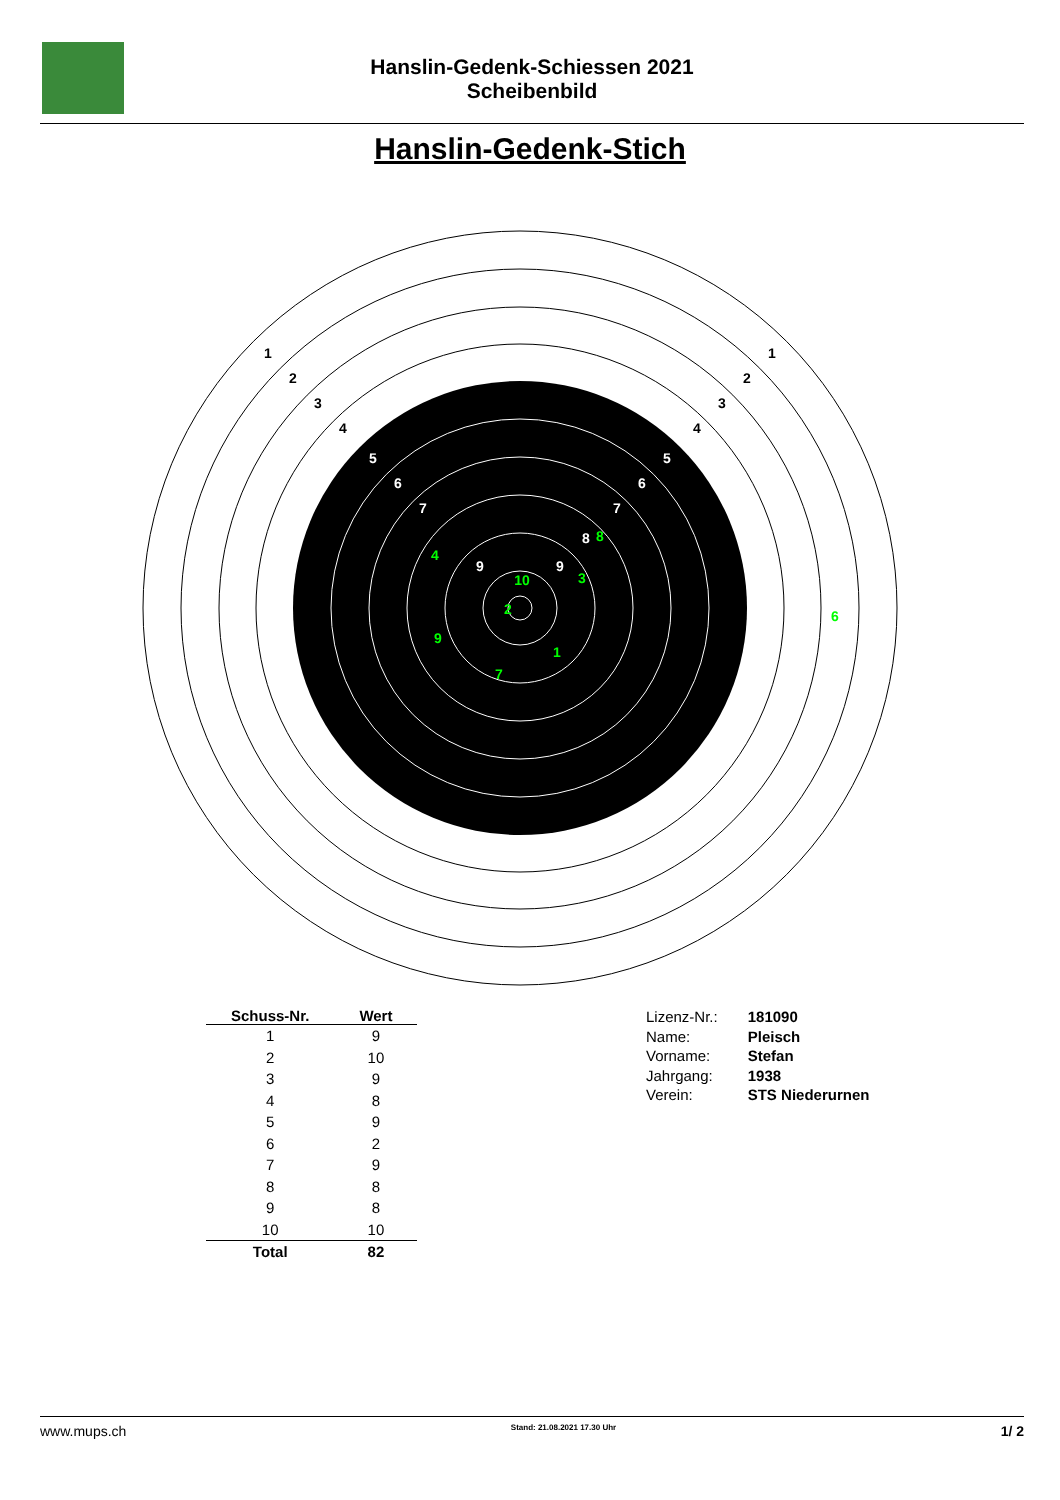Hanslin-Gedenk-Schiessen 2021
Scheibenbild
Hanslin-Gedenk-Stich
1
1
2
2
3
3
4
4
5
5
6
6
7
7
8
9
9
3
2
4
8
10
6
9
7
1
| Schuss-Nr. | Wert |
| --- | --- |
| 1 | 9 |
| 2 | 10 |
| 3 | 9 |
| 4 | 8 |
| 5 | 9 |
| 6 | 2 |
| 7 | 9 |
| 8 | 8 |
| 9 | 8 |
| 10 | 10 |
| Total | 82 |
| Lizenz-Nr.: | 181090 |
| Name: | Pleisch |
| Vorname: | Stefan |
| Jahrgang: | 1938 |
| Verein: | STS Niederurnen |
www.mups.ch Stand: 21.08.2021 17.30 Uhr 1/ 2